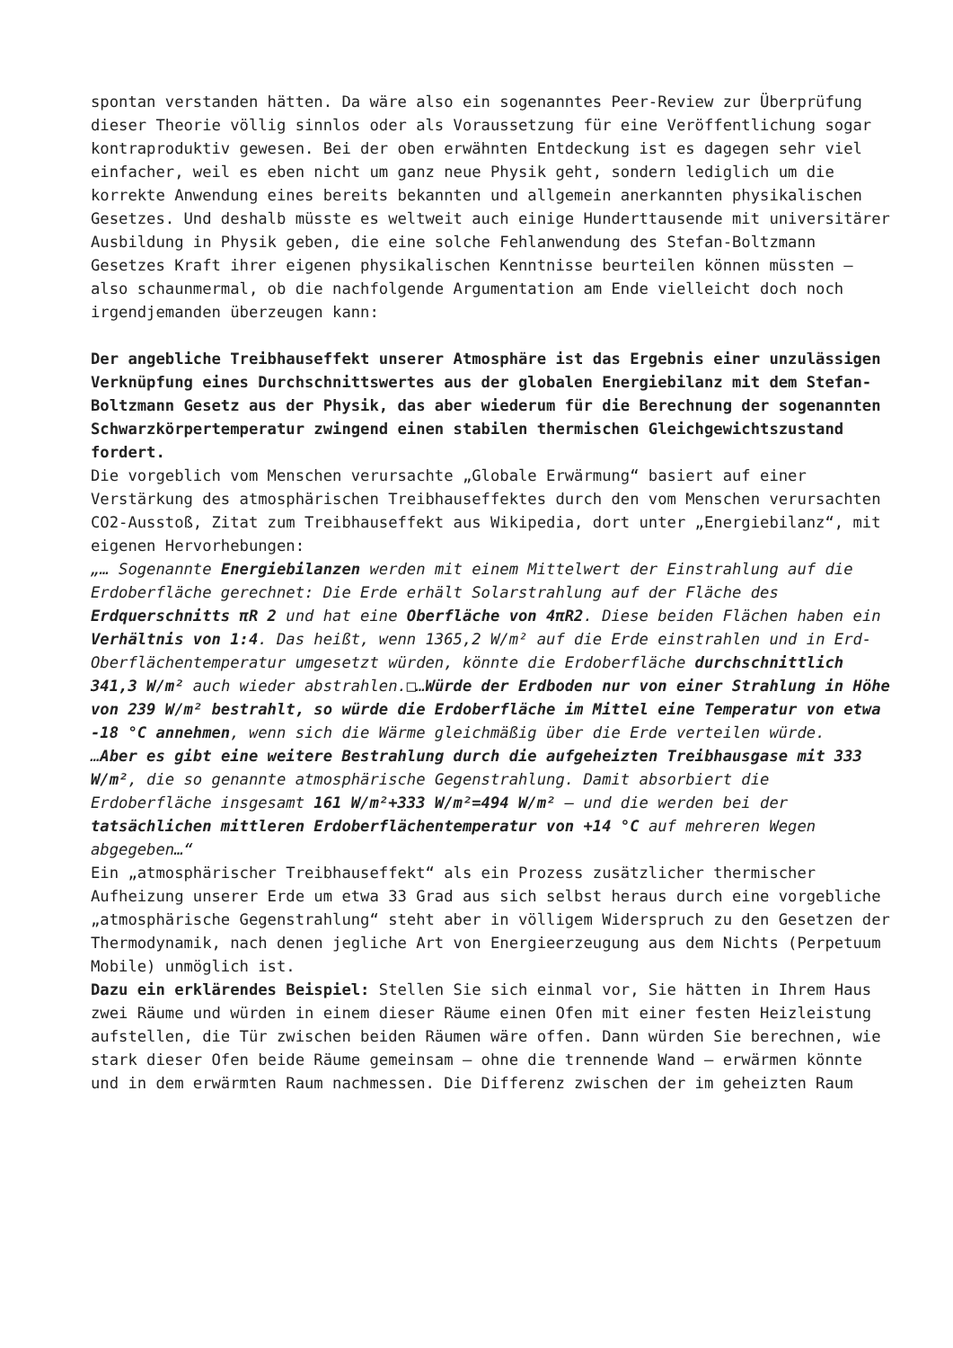spontan verstanden hätten. Da wäre also ein sogenanntes Peer-Review zur Überprüfung dieser Theorie völlig sinnlos oder als Voraussetzung für eine Veröffentlichung sogar kontraproduktiv gewesen. Bei der oben erwähnten Entdeckung ist es dagegen sehr viel einfacher, weil es eben nicht um ganz neue Physik geht, sondern lediglich um die korrekte Anwendung eines bereits bekannten und allgemein anerkannten physikalischen Gesetzes. Und deshalb müsste es weltweit auch einige Hunderttausende mit universitärer Ausbildung in Physik geben, die eine solche Fehlanwendung des Stefan-Boltzmann Gesetzes Kraft ihrer eigenen physikalischen Kenntnisse beurteilen können müssten – also schaunmermal, ob die nachfolgende Argumentation am Ende vielleicht doch noch irgendjemanden überzeugen kann:
Der angebliche Treibhauseffekt unserer Atmosphäre ist das Ergebnis einer unzulässigen Verknüpfung eines Durchschnittswertes aus der globalen Energiebilanz mit dem Stefan-Boltzmann Gesetz aus der Physik, das aber wiederum für die Berechnung der sogenannten Schwarzkörpertemperatur zwingend einen stabilen thermischen Gleichgewichtszustand fordert.
Die vorgeblich vom Menschen verursachte „Globale Erwärmung“ basiert auf einer Verstärkung des atmosphärischen Treibhauseffektes durch den vom Menschen verursachten CO2-Ausstoß, Zitat zum Treibhauseffekt aus Wikipedia, dort unter „Energiebilanz“, mit eigenen Hervorhebungen:
„… Sogenannte Energiebilanzen werden mit einem Mittelwert der Einstrahlung auf die Erdoberfläche gerechnet: Die Erde erhält Solarstrahlung auf der Fläche des Erdquerschnitts πR 2 und hat eine Oberfläche von 4πR2. Diese beiden Flächen haben ein Verhältnis von 1:4. Das heißt, wenn 1365,2 W/m² auf die Erde einstrahlen und in Erd-Oberflächentemperatur umgesetzt würden, könnte die Erdoberfläche durchschnittlich 341,3 W/m² auch wieder abstrahlen.□…Würde der Erdboden nur von einer Strahlung in Höhe von 239 W/m² bestrahlt, so würde die Erdoberfläche im Mittel eine Temperatur von etwa -18 °C annehmen, wenn sich die Wärme gleichmäßig über die Erde verteilen würde.
…Aber es gibt eine weitere Bestrahlung durch die aufgeheizten Treibhausgase mit 333 W/m², die so genannte atmosphärische Gegenstrahlung. Damit absorbiert die Erdoberfläche insgesamt 161 W/m²+333 W/m²=494 W/m² – und die werden bei der tatsächlichen mittleren Erdoberflächentemperatur von +14 °C auf mehreren Wegen abgegeben…“
Ein „atmosphärischer Treibhauseffekt“ als ein Prozess zusätzlicher thermischer Aufheizung unserer Erde um etwa 33 Grad aus sich selbst heraus durch eine vorgebliche „atmosphärische Gegenstrahlung“ steht aber in völligem Widerspruch zu den Gesetzen der Thermodynamik, nach denen jegliche Art von Energieerzeugung aus dem Nichts (Perpetuum Mobile) unmöglich ist.
Dazu ein erklärendes Beispiel: Stellen Sie sich einmal vor, Sie hätten in Ihrem Haus zwei Räume und würden in einem dieser Räume einen Ofen mit einer festen Heizleistung aufstellen, die Tür zwischen beiden Räumen wäre offen. Dann würden Sie berechnen, wie stark dieser Ofen beide Räume gemeinsam – ohne die trennende Wand – erwärmen könnte und in dem erwärmten Raum nachmessen. Die Differenz zwischen der im geheizten Raum